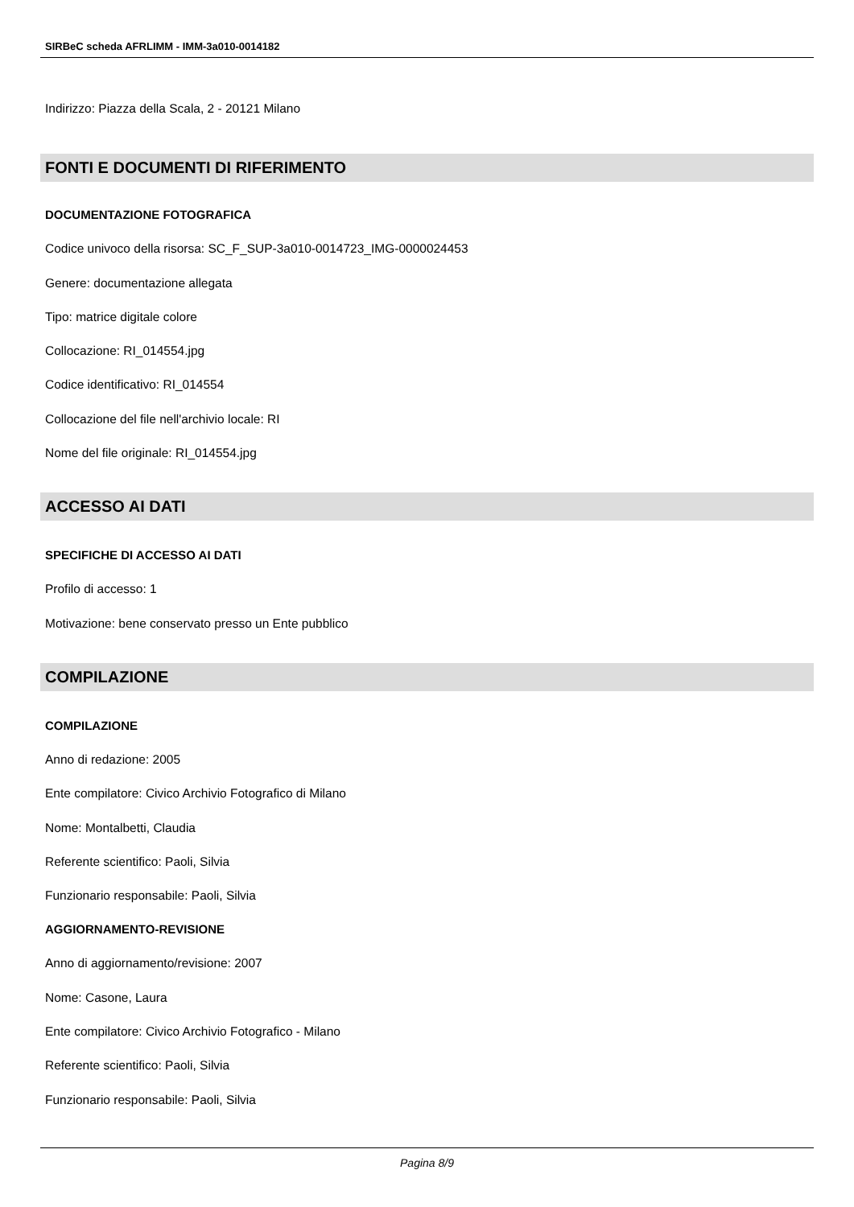SIRBeC scheda AFRLIMM - IMM-3a010-0014182
Indirizzo: Piazza della Scala, 2 - 20121 Milano
FONTI E DOCUMENTI DI RIFERIMENTO
DOCUMENTAZIONE FOTOGRAFICA
Codice univoco della risorsa: SC_F_SUP-3a010-0014723_IMG-0000024453
Genere: documentazione allegata
Tipo: matrice digitale colore
Collocazione: RI_014554.jpg
Codice identificativo: RI_014554
Collocazione del file nell'archivio locale: RI
Nome del file originale: RI_014554.jpg
ACCESSO AI DATI
SPECIFICHE DI ACCESSO AI DATI
Profilo di accesso: 1
Motivazione: bene conservato presso un Ente pubblico
COMPILAZIONE
COMPILAZIONE
Anno di redazione: 2005
Ente compilatore: Civico Archivio Fotografico di Milano
Nome: Montalbetti, Claudia
Referente scientifico: Paoli, Silvia
Funzionario responsabile: Paoli, Silvia
AGGIORNAMENTO-REVISIONE
Anno di aggiornamento/revisione: 2007
Nome: Casone, Laura
Ente compilatore: Civico Archivio Fotografico - Milano
Referente scientifico: Paoli, Silvia
Funzionario responsabile: Paoli, Silvia
Pagina 8/9